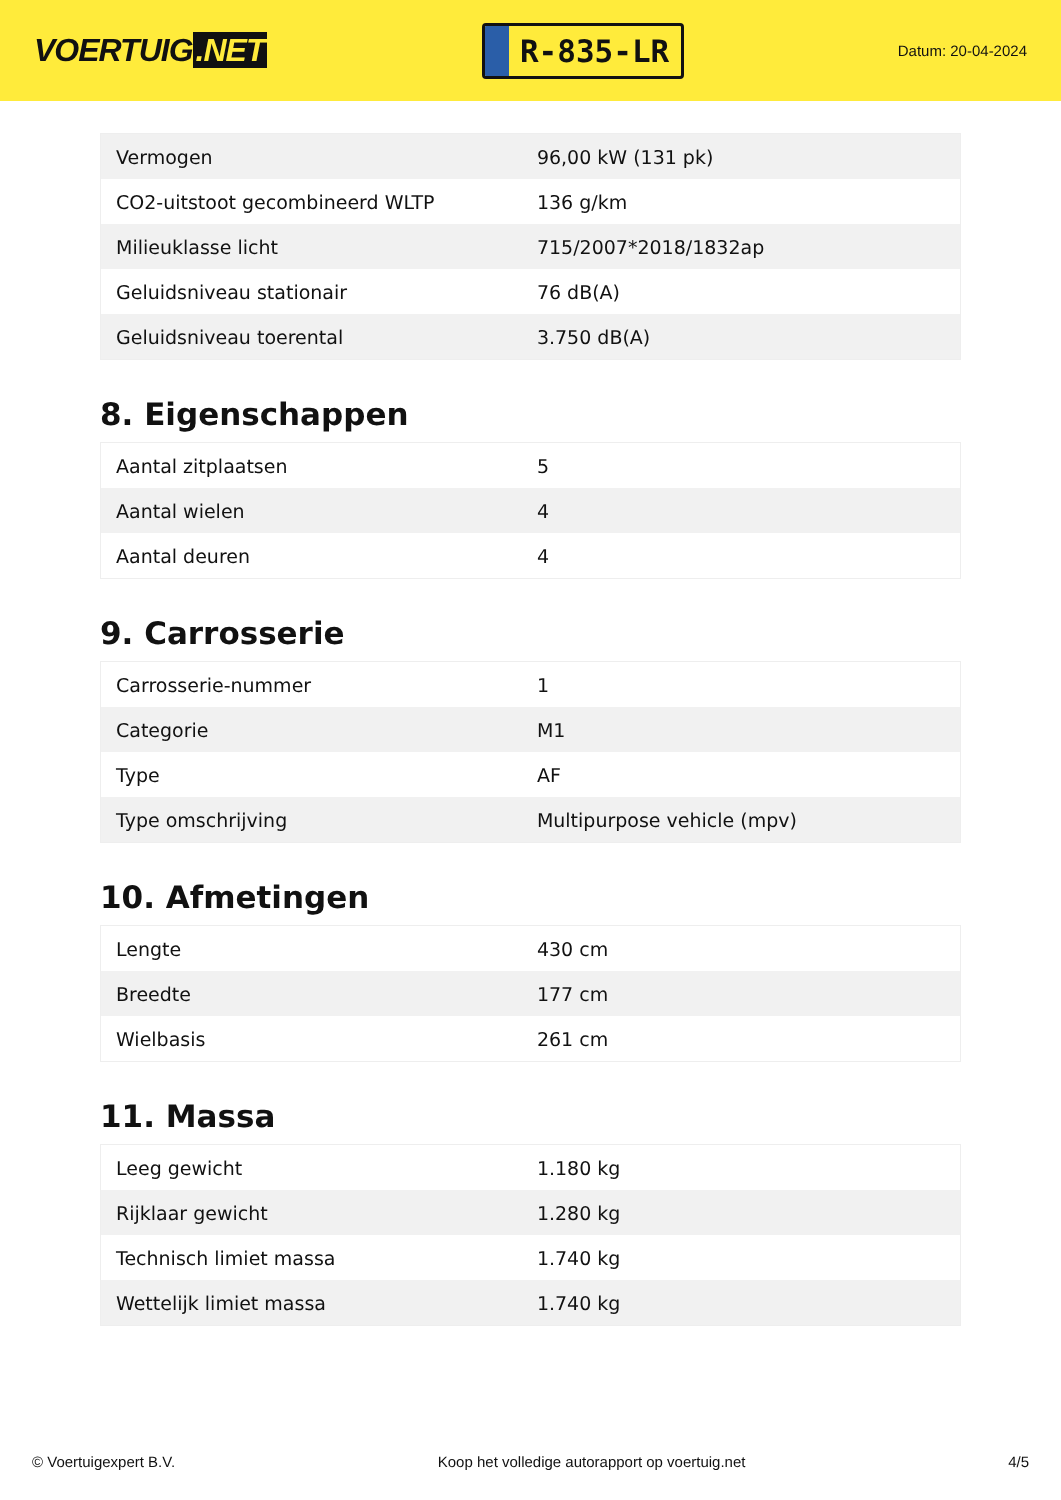VOERTUIG.NET
R-835-LR
Datum: 20-04-2024
| Vermogen | 96,00 kW (131 pk) |
| CO2-uitstoot gecombineerd WLTP | 136 g/km |
| Milieuklasse licht | 715/2007*2018/1832ap |
| Geluidsniveau stationair | 76 dB(A) |
| Geluidsniveau toerental | 3.750 dB(A) |
8. Eigenschappen
| Aantal zitplaatsen | 5 |
| Aantal wielen | 4 |
| Aantal deuren | 4 |
9. Carrosserie
| Carrosserie-nummer | 1 |
| Categorie | M1 |
| Type | AF |
| Type omschrijving | Multipurpose vehicle (mpv) |
10. Afmetingen
| Lengte | 430 cm |
| Breedte | 177 cm |
| Wielbasis | 261 cm |
11. Massa
| Leeg gewicht | 1.180 kg |
| Rijklaar gewicht | 1.280 kg |
| Technisch limiet massa | 1.740 kg |
| Wettelijk limiet massa | 1.740 kg |
© Voertuigexpert B.V. Koop het volledige autorapport op voertuig.net 4/5